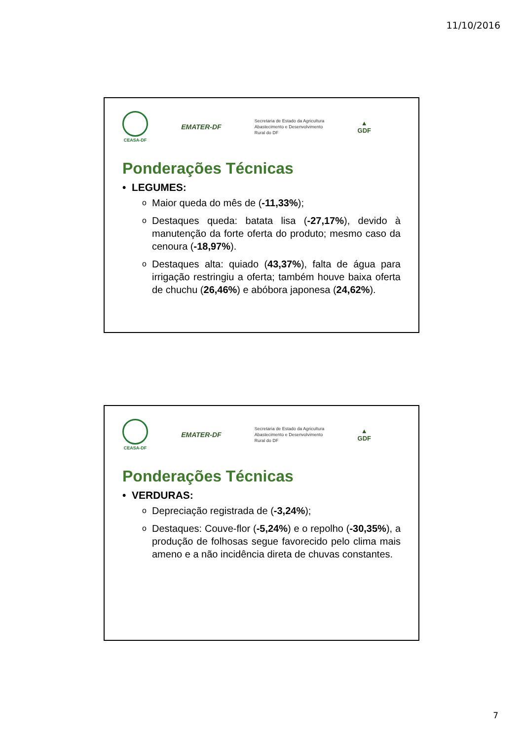11/10/2016
CEASA-DF
EMATER-DF
Secretaria de Estado da Agricultura
Abastecimento e Desenvolvimento
Rural do DF
▲
GDF
Ponderações Técnicas
• LEGUMES:
o Maior queda do mês de (-11,33%);
o Destaques queda: batata lisa (-27,17%), devido à manutenção da forte oferta do produto; mesmo caso da cenoura (-18,97%).
o Destaques alta: quiado (43,37%), falta de água para irrigação restringiu a oferta; também houve baixa oferta de chuchu (26,46%) e abóbora japonesa (24,62%).
CEASA-DF
EMATER-DF
Secretaria de Estado da Agricultura
Abastecimento e Desenvolvimento
Rural do DF
▲
GDF
Ponderações Técnicas
• VERDURAS:
o Depreciação registrada de (-3,24%);
o Destaques: Couve-flor (-5,24%) e o repolho (-30,35%), a produção de folhosas segue favorecido pelo clima mais ameno e a não incidência direta de chuvas constantes.
7